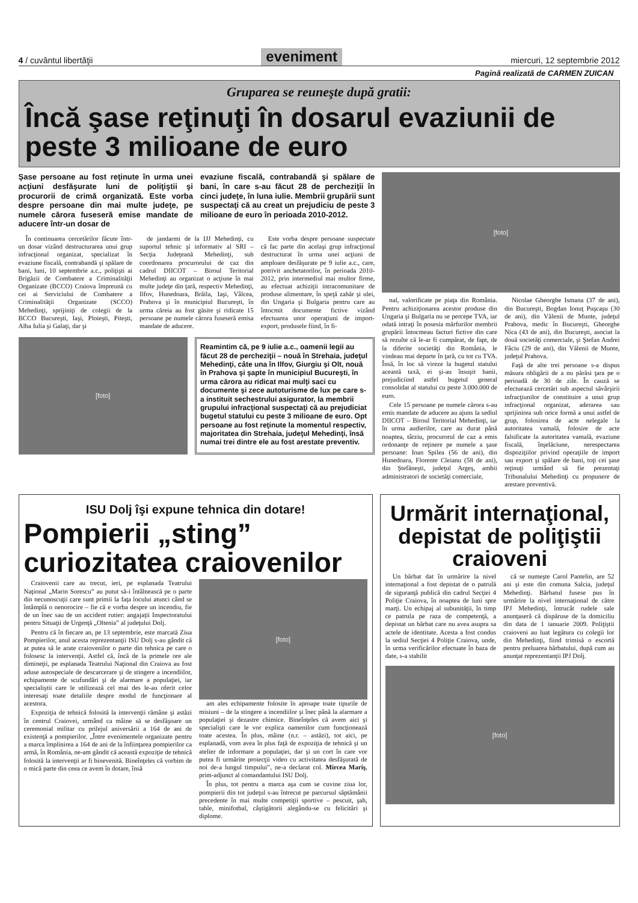4 / cuvântul libertăţii eveniment miercuri, 12 septembrie 2012
Pagină realizată de CARMEN ZUICAN
Gruparea se reuneşte după gratii:
Încă şase reţinuţi în dosarul evaziunii de peste 3 milioane de euro
Şase persoane au fost reţinute în urma unei acţiuni desfăşurate luni de poliţiştii şi procurorii de crimă organizată. Este vorba despre persoane din mai multe judeţe, pe numele cărora fuseseră emise mandate de aducere într-un dosar de
evaziune fiscală, contrabandă şi spălare de bani, în care s-au făcut 28 de percheziţii în cinci judeţe, în luna iulie. Membrii grupării sunt suspectaţi că au creat un prejudiciu de peste 3 milioane de euro în perioada 2010-2012.
În continuarea cercetărilor făcute într-un dosar vizând destructurarea unui grup infracţional organizat, specializat în evaziune fiscală, contrabandă şi spălare de bani, luni, 10 septembrie a.c., poliţişti ai Brigăzii de Combatere a Criminalităţii Organizate (BCCO) Craiova împreună cu cei ai Serviciului de Combatere a Criminalităţii Organizate (SCCO) Mehedinţi, sprijiniţi de colegii de la BCCO Bucureşti, Iaşi, Ploieşti, Piteşti, Alba Iulia şi Galaţi, dar şi
de jandarmi de la IJJ Mehedinţi, cu suportul tehnic şi informativ al SRI – Secţia Judeţeană Mehedinţi, sub coordonarea procurorului de caz din cadrul DIICOT – Biroul Teritorial Mehedinţi au organizat o acţiune în mai multe judeţe din ţară, respectiv Mehedinţi, Ilfov, Hunedoara, Brăila, Iaşi, Vâlcea, Prahova şi în municipiul Bucureşti, în urma căreia au fost găsite şi ridicate 15 persoane pe numele cărora fuseseră emisa mandate de aducere.
Este vorba despre persoane suspectate că fac parte din acelaşi grup infracţional destructurat în urma unei acţiuni de amploare desfăşurate pe 9 iulie a.c., care, potrivit anchetatorilor, în perioada 2010-2012, prin intermediul mai multor firme, au efectuat achiziţii intracomunitare de produse alimentare, în speţă zahăr şi ulei, din Ungaria şi Bulgaria pentru care au întocmit documente fictive vizând efectuarea unor operaţiuni de import-export, produsele fiind, în fi-
[foto]
Reamintim că, pe 9 iulie a.c., oamenii legii au făcut 28 de percheziţii – nouă în Strehaia, judeţul Mehedinţi, câte una în Ilfov, Giurgiu şi Olt, nouă în Prahova şi şapte în municipiul Bucureşti, în urma cărora au ridicat mai mulţi saci cu documente şi zece autoturisme de lux pe care s-a instituit sechestrului asigurator, la membrii grupului infracţional suspectaţi că au prejudiciat bugetul statului cu peste 3 milioane de euro. Opt persoane au fost reţinute la momentul respectiv, majoritatea din Strehaia, judeţul Mehedinţi, însă numai trei dintre ele au fost arestate preventiv.
[foto]
nal, valorificate pe piaţa din România. Pentru achiziţionarea acestor produse din Ungaria şi Bulgaria nu se percepe TVA, iar odată intraţi în posesia mărfurilor membrii grupării întocmeau facturi fictive din care să rezulte că le-ar fi cumpărat, de fapt, de la diferite societăţi din România, le vindeau mai departe în ţară, cu tot cu TVA. Însă, în loc să vireze la bugetul statului această taxă, ei şi-au însuşit banii, prejudiciind astfel bugetul general consolidat al statului cu peste 3.000.000 de euro.
Cele 15 persoane pe numele cărora s-au emis mandate de aducere au ajuns la sediul DIICOT – Biroul Teritorial Mehedinţi, iar în urma audierilor, care au durat până noaptea, târziu, procurorul de caz a emis ordonanţe de reţinere pe numele a şase persoane: Ioan Spilea (56 de ani), din Hunedoara, Florente Cleianu (58 de ani), din Ştefăneşti, judeţul Argeş, ambii administratori de societăţi comerciale,
Nicolae Gheorghe Ismana (37 de ani), din Bucureşti, Bogdan Ionuţ Puşcaşu (30 de ani), din Vălenii de Munte, judeţul Prahova, medic în Bucureşti, Gheorghe Nica (43 de ani), din Bucureşti, asociat la două societăţi comerciale, şi Ştefan Andrei Fâciu (29 de ani), din Vălenii de Munte, judeţul Prahova.
Faţă de alte trei persoane s-a dispus măsura obligării de a nu părăsi ţara pe o perioadă de 30 de zile. În cauză se efectuează cercetări sub aspectul săvârşirii infracţiunilor de constituire a unui grup infracţional organizat, aderarea sau sprijinirea sub orice formă a unui astfel de grup, folosirea de acte nelegale la autoritatea vamală, folosire de acte falsificate la autoritatea vamală, evaziune fiscală, înşelăciune, nerespectarea dispoziţiilor privind operaţiile de import sau export şi spălare de bani, toţi cei şase reţinuţi urmând să fie prezentaţi Tribunalului Mehedinţi cu propunere de arestare preventivă.
ISU Dolj îşi expune tehnica din dotare!
Pompierii „sting” curiozitatea craiovenilor
Craiovenii care au trecut, ieri, pe esplanada Teatrului Naţional „Marin Sorescu” au putut să-i întâlnească pe o parte din necunoscuţii care sunt primii la faţa locului atunci când se întâmplă o nenorocire – fie că e vorba despre un incendiu, fie de un înec sau de un accident rutier: angajaţii Inspectoratului pentru Situaţii de Urgenţă „Oltenia” al judeţului Dolj.
Pentru că în fiecare an, pe 13 septembrie, este marcată Ziua Pompierilor, anul acesta reprezentanţii ISU Dolj s-au gândit că ar putea să le arate craiovenilor o parte din tehnica pe care o folosesc la intervenţii. Astfel că, încă de la primele ore ale dimineţii, pe esplanada Teatrului Naţional din Craiova au fost aduse autospeciale de descarcerare şi de stingere a incendiilor, echipamente de scufundări şi de alarmare a populaţiei, iar specialiştii care le utilizează cel mai des le-au oferit celor interesaţi toate detaliile despre modul de funcţionare al acestora.
Expoziţia de tehnică folosită la intervenţii rămâne şi astăzi în centrul Craiovei, urmând ca mâine să se desfăşoare un ceremonial militar cu prilejul aniversării a 164 de ani de existenţă a pompierilor. „Între evenimentele organizate pentru a marca împlinirea a 164 de ani de la înfiinţarea pompierilor ca armă, în România, ne-am gândit că această expoziţie de tehnică folosită la intervenţii ar fi binevenită. Bineînţeles că vorbim de o mică parte din ceea ce avem în dotare, însă
[foto]
am ales echipamente folosite în aproape toate tipurile de misiuni – de la stingere a incendiilor şi înec până la alarmare a populaţiei şi dezastre chimice. Bineînţeles că avem aici şi specialişti care le vor explica oamenilor cum funcţionează toate acestea. În plus, mâine (n.r. – astăzi), tot aici, pe esplanadă, vom avea în plus faţă de expoziţia de tehnică şi un atelier de informare a populaţiei, dar şi un cort în care vor putea fi urmărite proiecţii video cu activitatea desfăşurată de noi de-a lungul timpului”, ne-a declarat col. Mircea Mariş, prim-adjunct al comandantului ISU Dolj.
În plus, tot pentru a marca aşa cum se cuvine ziua lor, pompierii din tot judeţul s-au întrecut pe parcursul săptămânii precedente în mai multe competiţii sportive – pescuit, şah, table, minifotbal, câştigătorii alegându-se cu felicitări şi diplome.
Urmărit internaţional, depistat de poliţiştii craioveni
Un bărbat dat în urmărire la nivel internaţional a fost depistat de o patrulă de siguranţă publică din cadrul Secţiei 4 Poliţie Craiova, în noaptea de luni spre marţi. Un echipaj al subunităţii, în timp ce patrula pe raza de competenţă, a depistat un bărbat care nu avea asupra sa actele de identitate. Acesta a fost condus la sediul Secţiei 4 Poliţie Craiova, unde, în urma verificărilor efectuate în baza de date, s-a stabilit
că se numeşte Carol Pantelin, are 52 ani şi este din comuna Salcia, judeţul Mehedinţi. Bărbatul fusese pus în urmărire la nivel internaţional de către IPJ Mehedinţi, întrucât rudele sale anunţaseră că dispăruse de la domiciliu din data de 1 ianuarie 2009. Poliţiştii craioveni au luat legătura cu colegii lor din Mehedinţi, fiind trimisă o escortă pentru preluarea bărbatului, după cum au anunţat reprezentanţii IPJ Dolj.
[foto]